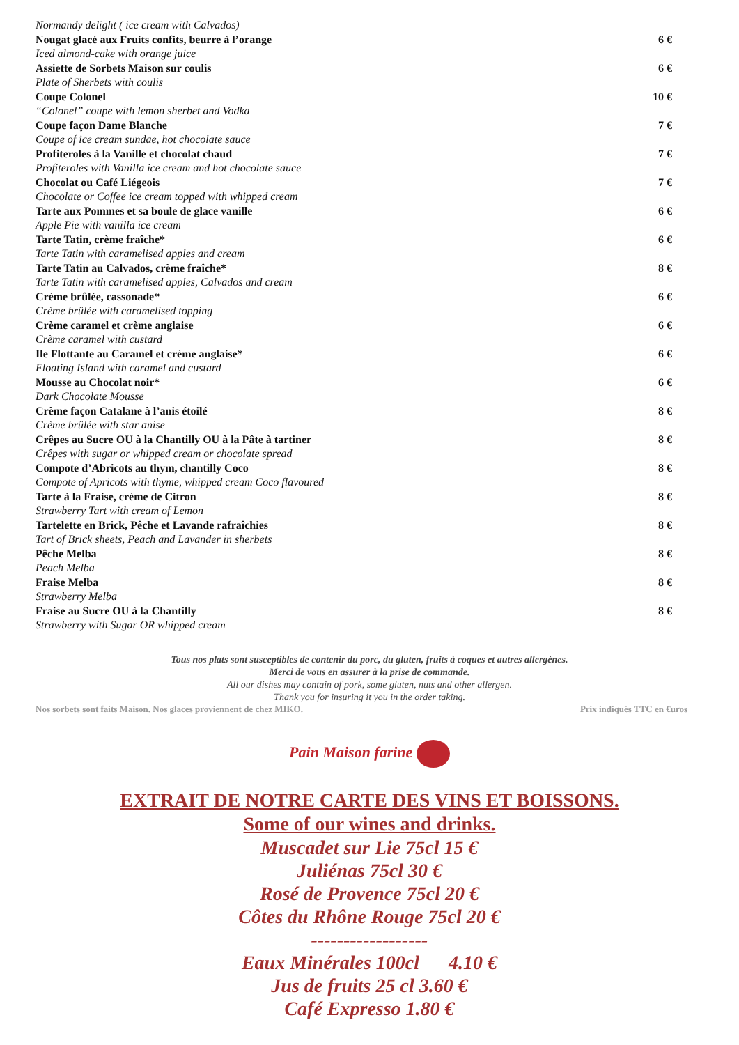Normandy delight ( ice cream with Calvados)
Nougat glacé aux Fruits confits, beurre à l’orange 6 €
Iced almond-cake with orange juice
Assiette de Sorbets Maison sur coulis 6 €
Plate of Sherbets with coulis
Coupe Colonel 10 €
“Colonel” coupe with lemon sherbet and Vodka
Coupe façon Dame Blanche 7 €
Coupe of ice cream sundae, hot chocolate sauce
Profiteroles à la Vanille et chocolat chaud 7 €
Profiteroles with Vanilla ice cream and hot chocolate sauce
Chocolat ou Café Liégeois 7 €
Chocolate or Coffee ice cream topped with whipped cream
Tarte aux Pommes et sa boule de glace vanille 6 €
Apple Pie with vanilla ice cream
Tarte Tatin, crème fraîche* 6 €
Tarte Tatin with caramelised apples and cream
Tarte Tatin au Calvados, crème fraîche* 8 €
Tarte Tatin with caramelised apples, Calvados and cream
Crème brûlée, cassonade* 6 €
Crème brûlée with caramelised topping
Crème caramel et crème anglaise 6 €
Crème caramel with custard
Ile Flottante au Caramel et crème anglaise* 6 €
Floating Island with caramel and custard
Mousse au Chocolat noir* 6 €
Dark Chocolate Mousse
Crème façon Catalane à l’anis étoilé 8 €
Crème brûlée with star anise
Crêpes au Sucre OU à la Chantilly OU à la Pâte à tartiner 8 €
Crêpes with sugar or whipped cream or chocolate spread
Compote d’Abricots au thym, chantilly Coco 8 €
Compote of Apricots with thyme, whipped cream Coco flavoured
Tarte à la Fraise, crème de Citron 8 €
Strawberry Tart with cream of Lemon
Tartelette en Brick, Pêche et Lavande rafraîchies 8 €
Tart of Brick sheets, Peach and Lavander in sherbets
Pêche Melba 8 €
Peach Melba
Fraise Melba 8 €
Strawberry Melba
Fraise au Sucre OU à la Chantilly 8 €
Strawberry with Sugar OR whipped cream
Tous nos plats sont susceptibles de contenir du porc, du gluten, fruits à coques et autres allergènes.
Merci de vous en assurer à la prise de commande.
All our dishes may contain of pork, some gluten, nuts and other allergen.
Thank you for insuring it you in the order taking.
Nos sorbets sont faits Maison. Nos glaces proviennent de chez MIKO. Prix indiqués TTC en €uros
Pain Maison farine
EXTRAIT DE NOTRE CARTE DES VINS ET BOISSONS.
Some of our wines and drinks.
Muscadet sur Lie 75cl 15 €
Juliénas 75cl 30 €
Rosé de Provence 75cl 20 €
Côtes du Rhône Rouge 75cl 20 €
------------------
Eaux Minérales 100cl 4.10 €
Jus de fruits 25 cl 3.60 €
Café Expresso 1.80 €